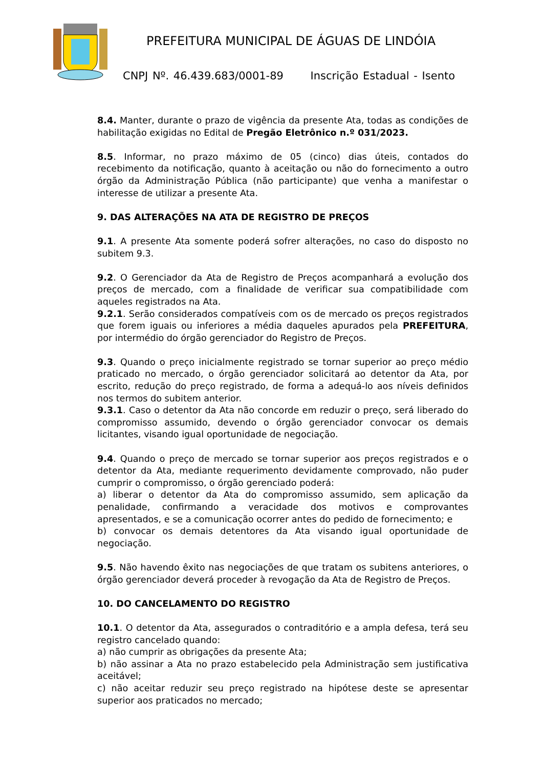PREFEITURA MUNICIPAL DE ÁGUAS DE LINDÓIA
CNPJ Nº. 46.439.683/0001-89 Inscrição Estadual - Isento
8.4. Manter, durante o prazo de vigência da presente Ata, todas as condições de habilitação exigidas no Edital de Pregão Eletrônico n.º 031/2023.
8.5. Informar, no prazo máximo de 05 (cinco) dias úteis, contados do recebimento da notificação, quanto à aceitação ou não do fornecimento a outro órgão da Administração Pública (não participante) que venha a manifestar o interesse de utilizar a presente Ata.
9. DAS ALTERAÇÕES NA ATA DE REGISTRO DE PREÇOS
9.1. A presente Ata somente poderá sofrer alterações, no caso do disposto no subitem 9.3.
9.2. O Gerenciador da Ata de Registro de Preços acompanhará a evolução dos preços de mercado, com a finalidade de verificar sua compatibilidade com aqueles registrados na Ata.
9.2.1. Serão considerados compatíveis com os de mercado os preços registrados que forem iguais ou inferiores a média daqueles apurados pela PREFEITURA, por intermédio do órgão gerenciador do Registro de Preços.
9.3. Quando o preço inicialmente registrado se tornar superior ao preço médio praticado no mercado, o órgão gerenciador solicitará ao detentor da Ata, por escrito, redução do preço registrado, de forma a adequá-lo aos níveis definidos nos termos do subitem anterior.
9.3.1. Caso o detentor da Ata não concorde em reduzir o preço, será liberado do compromisso assumido, devendo o órgão gerenciador convocar os demais licitantes, visando igual oportunidade de negociação.
9.4. Quando o preço de mercado se tornar superior aos preços registrados e o detentor da Ata, mediante requerimento devidamente comprovado, não puder cumprir o compromisso, o órgão gerenciado poderá:
a) liberar o detentor da Ata do compromisso assumido, sem aplicação da penalidade, confirmando a veracidade dos motivos e comprovantes apresentados, e se a comunicação ocorrer antes do pedido de fornecimento; e
b) convocar os demais detentores da Ata visando igual oportunidade de negociação.
9.5. Não havendo êxito nas negociações de que tratam os subitens anteriores, o órgão gerenciador deverá proceder à revogação da Ata de Registro de Preços.
10. DO CANCELAMENTO DO REGISTRO
10.1. O detentor da Ata, assegurados o contraditório e a ampla defesa, terá seu registro cancelado quando:
a) não cumprir as obrigações da presente Ata;
b) não assinar a Ata no prazo estabelecido pela Administração sem justificativa aceitável;
c) não aceitar reduzir seu preço registrado na hipótese deste se apresentar superior aos praticados no mercado;